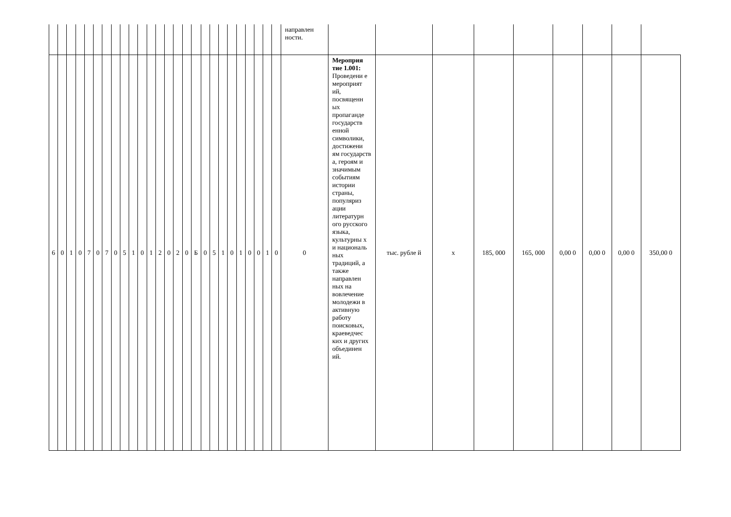| | | | | | | | | | | | | | | | | | | | | | | | | | | направлен ности. | | | | | | | | | |
| 6 | 0 | 1 | 0 | 7 | 0 | 7 | 0 | 5 | 1 | 0 | 1 | 2 | 0 | 2 | 0 | Б | 0 | 5 | 1 | 0 | 1 | 0 | 0 | 1 | 0 | 0 | Мероприя тие 1.001: Проведени е мероприят ий, посвященн ых пропаганде государств енной символики, достижени ям государств а, героям и значимым событиям истории страны, популяриз ации литературн ого русского языка, культурны х и националь ных традиций, а также направлен ных на вовлечение молодежи в активную работу поисковых, краеведчес ких и других объединен ий. | тыс. рубле й | х | 185, 000 | 165, 000 | 0,00 0 | 0,00 0 | 0,00 0 | 350,00 0 |